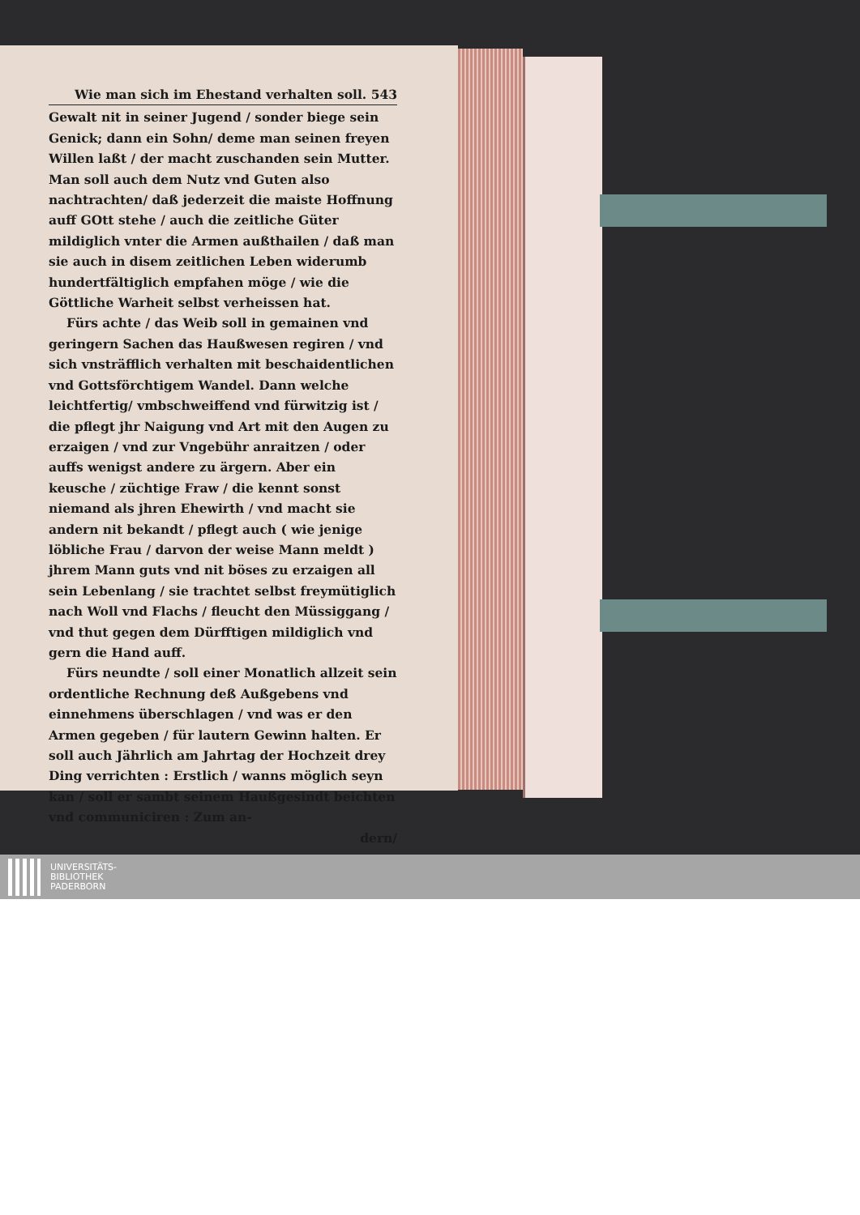Wie man sich im Ehestand verhalten soll. 543
Gewalt nit in seiner Jugend / sonder biege sein Genick; dann ein Sohn/ deme man seinen freyen Willen laßt / der macht zuschanden sein Mutter. Man soll auch dem Nutz vnd Guten also nachtrachten/ daß jederzeit die maiste Hoffnung auff GOtt stehe / auch die zeitliche Güter mildiglich vnter die Armen außthailen / daß man sie auch in disem zeitlichen Leben widerumb hundertfältiglich empfahen möge / wie die Göttliche Warheit selbst verheissen hat.
Fürs achte / das Weib soll in gemainen vnd geringern Sachen das Haußwesen regiren / vnd sich vnsträfflich verhalten mit beschaidentlichen vnd Gottsförchtigem Wandel. Dann welche leichtfertig/ vmbschweiffend vnd fürwitzig ist / die pflegt jhr Naigung vnd Art mit den Augen zu erzaigen / vnd zur Vngebühr anraitzen / oder auffs wenigst andere zu ärgern. Aber ein keusche / züchtige Fraw / die kennt sonst niemand als jhren Ehewirth / vnd macht sie andern nit bekandt / pflegt auch ( wie jenige löbliche Frau / darvon der weise Mann meldt ) jhrem Mann guts vnd nit böses zu erzaigen all sein Lebenlang / sie trachtet selbst freymütiglich nach Woll vnd Flachs / fleucht den Müssiggang / vnd thut gegen dem Dürfftigen mildiglich vnd gern die Hand auff.
Fürs neundte / soll einer Monatlich allzeit sein ordentliche Rechnung deß Außgebens vnd einnehmens überschlagen / vnd was er den Armen gegeben / für lautern Gewinn halten. Er soll auch Jährlich am Jahrtag der Hochzeit drey Ding verrichten : Erstlich / wanns möglich seyn kan / soll er sambt seinem Haußgesindt beichten vnd communiciren : Zum an-
dern/
UNIVERSITÄTS-
BIBLIOTHEK
PADERBORN